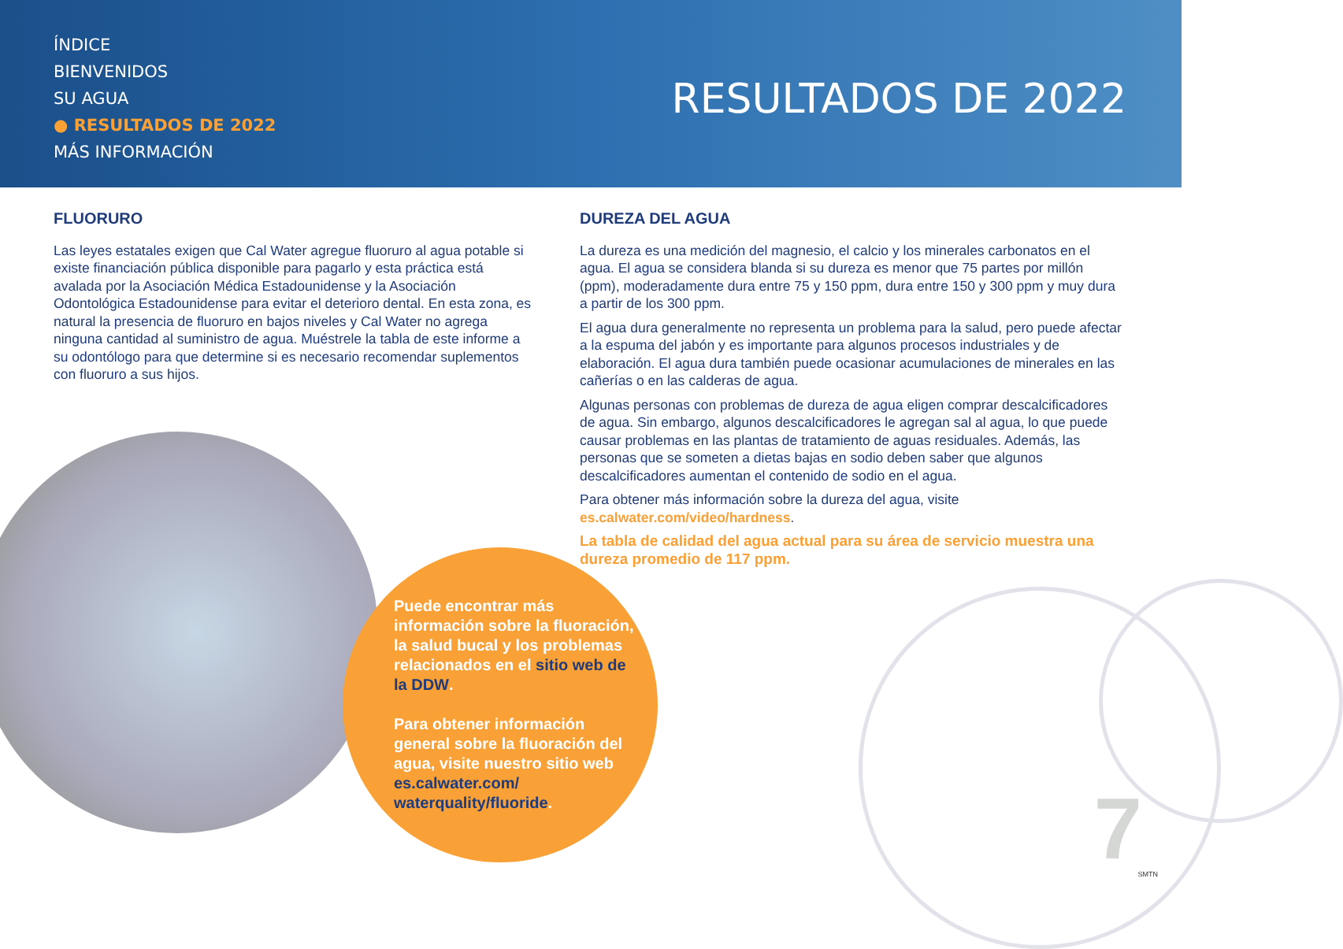ÍNDICE
BIENVENIDOS
SU AGUA
● RESULTADOS DE 2022
MÁS INFORMACIÓN
RESULTADOS DE 2022
FLUORURO
Las leyes estatales exigen que Cal Water agregue fluoruro al agua potable si existe financiación pública disponible para pagarlo y esta práctica está avalada por la Asociación Médica Estadounidense y la Asociación Odontológica Estadounidense para evitar el deterioro dental. En esta zona, es natural la presencia de fluoruro en bajos niveles y Cal Water no agrega ninguna cantidad al suministro de agua. Muéstrele la tabla de este informe a su odontólogo para que determine si es necesario recomendar suplementos con fluoruro a sus hijos.
DUREZA DEL AGUA
La dureza es una medición del magnesio, el calcio y los minerales carbonatos en el agua. El agua se considera blanda si su dureza es menor que 75 partes por millón (ppm), moderadamente dura entre 75 y 150 ppm, dura entre 150 y 300 ppm y muy dura a partir de los 300 ppm.
El agua dura generalmente no representa un problema para la salud, pero puede afectar a la espuma del jabón y es importante para algunos procesos industriales y de elaboración. El agua dura también puede ocasionar acumulaciones de minerales en las cañerías o en las calderas de agua.
Algunas personas con problemas de dureza de agua eligen comprar descalcificadores de agua. Sin embargo, algunos descalcificadores le agregan sal al agua, lo que puede causar problemas en las plantas de tratamiento de aguas residuales. Además, las personas que se someten a dietas bajas en sodio deben saber que algunos descalcificadores aumentan el contenido de sodio en el agua.
Para obtener más información sobre la dureza del agua, visite es.calwater.com/video/hardness.
La tabla de calidad del agua actual para su área de servicio muestra una dureza promedio de 117 ppm.
Puede encontrar más información sobre la fluoración, la salud bucal y los problemas relacionados en el sitio web de la DDW.
Para obtener información general sobre la fluoración del agua, visite nuestro sitio web es.calwater.com/ waterquality/fluoride.
7 SMTN